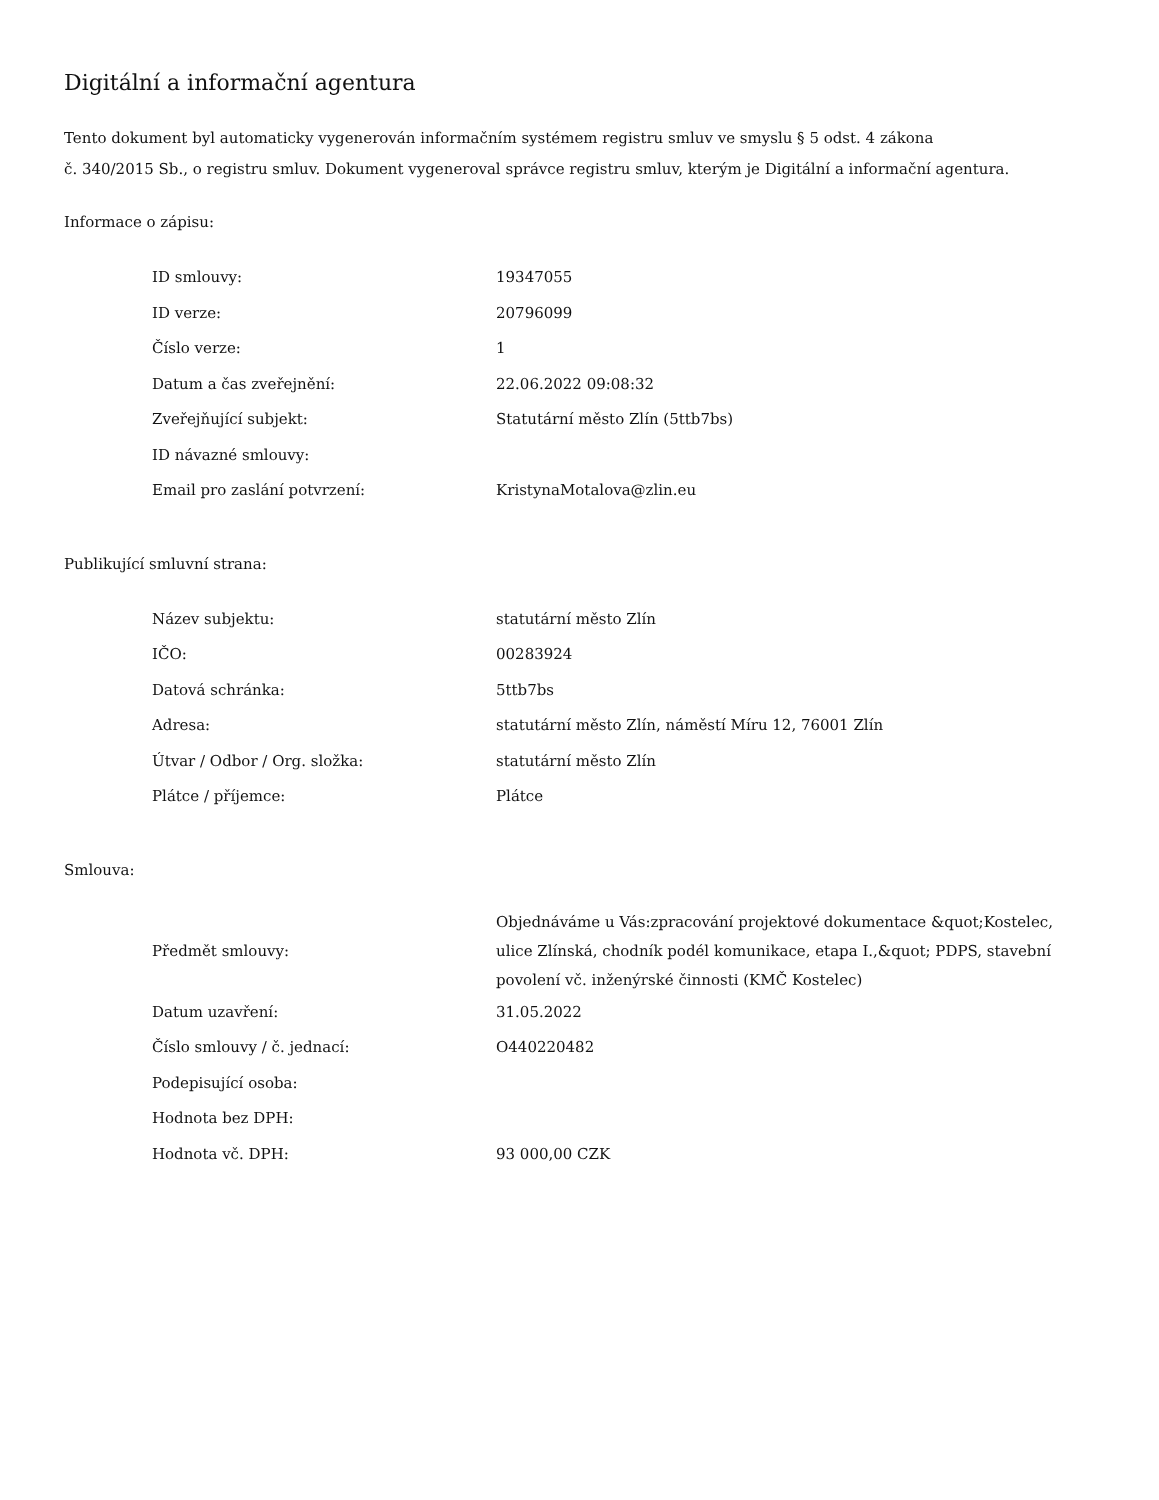Digitální a informační agentura
Tento dokument byl automaticky vygenerován informačním systémem registru smluv ve smyslu § 5 odst. 4 zákona
č. 340/2015 Sb., o registru smluv. Dokument vygeneroval správce registru smluv, kterým je Digitální a informační agentura.
Informace o zápisu:
| ID smlouvy: | 19347055 |
| ID verze: | 20796099 |
| Číslo verze: | 1 |
| Datum a čas zveřejnění: | 22.06.2022 09:08:32 |
| Zveřejňující subjekt: | Statutární město Zlín (5ttb7bs) |
| ID návazné smlouvy: | |
| Email pro zaslání potvrzení: | KristynaMotalova@zlin.eu |
Publikující smluvní strana:
| Název subjektu: | statutární město Zlín |
| IČO: | 00283924 |
| Datová schránka: | 5ttb7bs |
| Adresa: | statutární město Zlín, náměstí Míru 12, 76001 Zlín |
| Útvar / Odbor / Org. složka: | statutární město Zlín |
| Plátce / příjemce: | Plátce |
Smlouva:
| Předmět smlouvy: | Objednáváme u Vás:zpracování projektové dokumentace &quot;Kostelec, ulice Zlínská, chodník podél komunikace, etapa I.,&quot; PDPS, stavební povolení vč. inženýrské činnosti (KMČ Kostelec) |
| Datum uzavření: | 31.05.2022 |
| Číslo smlouvy / č. jednací: | O440220482 |
| Podepisující osoba: | |
| Hodnota bez DPH: | |
| Hodnota vč. DPH: | 93 000,00 CZK |